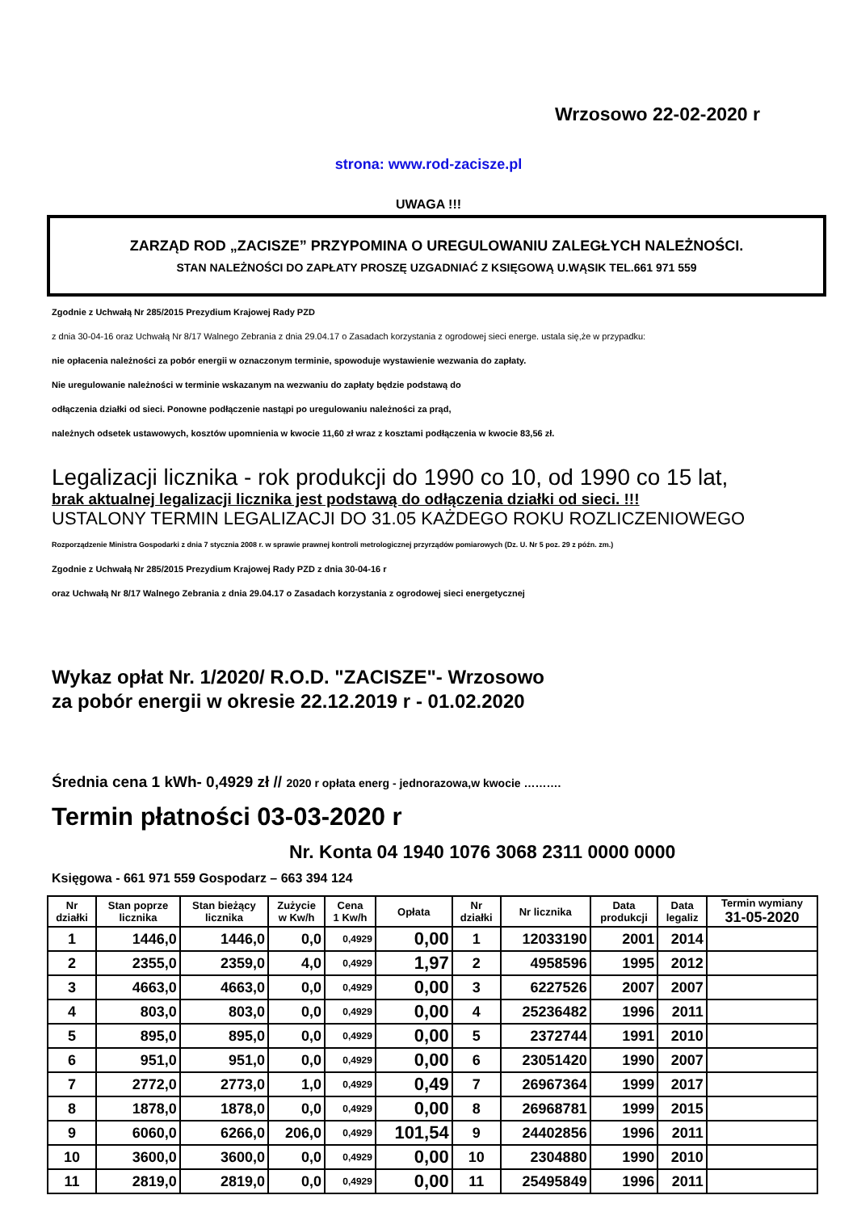Wrzosowo 22-02-2020 r
strona: www.rod-zacisze.pl
UWAGA !!!
ZARZĄD ROD „ZACISZE” PRZYPOMINA O UREGULOWANIU ZALEGŁYCH NALEŻNOŚCI.
STAN NALEŻNOŚCI DO ZAPŁATY PROSZĘ UZGADNIAĆ Z KSIĘGOWĄ U.WĄSIK TEL.661 971 559
Zgodnie z Uchwałą Nr 285/2015 Prezydium Krajowej Rady PZD
z dnia 30-04-16 oraz Uchwałą Nr 8/17 Walnego Zebrania z dnia 29.04.17 o Zasadach korzystania z ogrodowej sieci energe. ustala się,że w przypadku:
nie opłacenia należności za pobór energii w oznaczonym terminie, spowoduje wystawienie wezwania do zapłaty.
Nie uregulowanie należności w terminie wskazanym na wezwaniu do zapłaty będzie podstawą do
odłączenia działki od sieci. Ponowne podłączenie nastąpi po uregulowaniu należności za prąd,
należnych odsetek ustawowych, kosztów upomnienia w kwocie 11,60 zł wraz z kosztami podłączenia w kwocie 83,56 zł.
Legalizacji licznika - rok produkcji do 1990 co 10, od 1990 co 15 lat,
brak aktualnej legalizacji licznika jest podstawą do odłączenia działki od sieci. !!!
USTALONY TERMIN LEGALIZACJI DO 31.05 KAŻDEGO ROKU ROZLICZENIOWEGO
Rozporządzenie Ministra Gospodarki z dnia 7 stycznia 2008 r. w sprawie prawnej kontroli metrologicznej przyrządów pomiarowych (Dz. U. Nr 5 poz. 29 z późn. zm.)
Zgodnie z Uchwałą Nr 285/2015 Prezydium Krajowej Rady PZD z dnia 30-04-16 r
oraz Uchwałą Nr 8/17 Walnego Zebrania z dnia 29.04.17 o Zasadach korzystania z ogrodowej sieci energetycznej
Wykaz opłat Nr. 1/2020/ R.O.D. "ZACISZE"- Wrzosowo
za pobór energii w okresie 22.12.2019 r - 01.02.2020
Średnia cena 1 kWh- 0,4929 zł // 2020 r opłata energ - jednorazowa,w kwocie ……….
Termin płatności 03-03-2020 r
Nr. Konta 04 1940 1076 3068 2311 0000 0000
Księgowa - 661 971 559 Gospodarz – 663 394 124
| Nr działki | Stan poprze licznika | Stan bieżący licznika | Zużycie w Kw/h | Cena 1 Kw/h | Opłata | Nr działki | Nr licznika | Data produkcji | Data legaliz | Termin wymiany 31-05-2020 |
| --- | --- | --- | --- | --- | --- | --- | --- | --- | --- | --- |
| 1 | 1446,0 | 1446,0 | 0,0 | 0,4929 | 0,00 | 1 | 12033190 | 2001 | 2014 | |
| 2 | 2355,0 | 2359,0 | 4,0 | 0,4929 | 1,97 | 2 | 4958596 | 1995 | 2012 | |
| 3 | 4663,0 | 4663,0 | 0,0 | 0,4929 | 0,00 | 3 | 6227526 | 2007 | 2007 | |
| 4 | 803,0 | 803,0 | 0,0 | 0,4929 | 0,00 | 4 | 25236482 | 1996 | 2011 | |
| 5 | 895,0 | 895,0 | 0,0 | 0,4929 | 0,00 | 5 | 2372744 | 1991 | 2010 | |
| 6 | 951,0 | 951,0 | 0,0 | 0,4929 | 0,00 | 6 | 23051420 | 1990 | 2007 | |
| 7 | 2772,0 | 2773,0 | 1,0 | 0,4929 | 0,49 | 7 | 26967364 | 1999 | 2017 | |
| 8 | 1878,0 | 1878,0 | 0,0 | 0,4929 | 0,00 | 8 | 26968781 | 1999 | 2015 | |
| 9 | 6060,0 | 6266,0 | 206,0 | 0,4929 | 101,54 | 9 | 24402856 | 1996 | 2011 | |
| 10 | 3600,0 | 3600,0 | 0,0 | 0,4929 | 0,00 | 10 | 2304880 | 1990 | 2010 | |
| 11 | 2819,0 | 2819,0 | 0,0 | 0,4929 | 0,00 | 11 | 25495849 | 1996 | 2011 | |